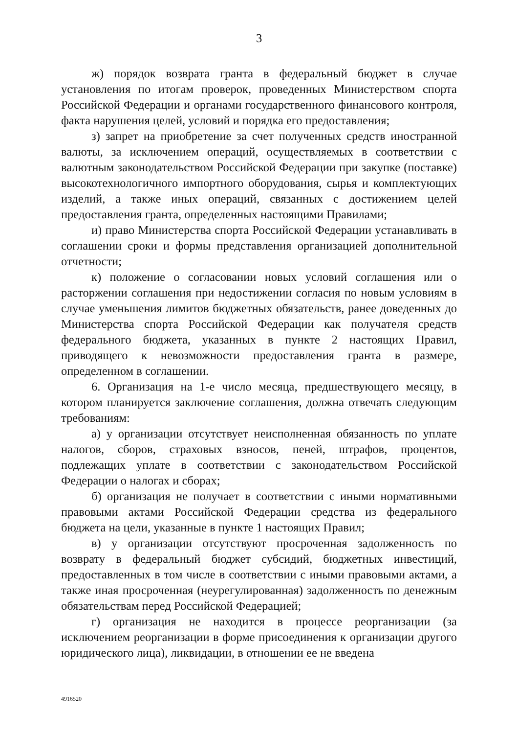3
ж) порядок возврата гранта в федеральный бюджет в случае установления по итогам проверок, проведенных Министерством спорта Российской Федерации и органами государственного финансового контроля, факта нарушения целей, условий и порядка его предоставления;
з) запрет на приобретение за счет полученных средств иностранной валюты, за исключением операций, осуществляемых в соответствии с валютным законодательством Российской Федерации при закупке (поставке) высокотехнологичного импортного оборудования, сырья и комплектующих изделий, а также иных операций, связанных с достижением целей предоставления гранта, определенных настоящими Правилами;
и) право Министерства спорта Российской Федерации устанавливать в соглашении сроки и формы представления организацией дополнительной отчетности;
к) положение о согласовании новых условий соглашения или о расторжении соглашения при недостижении согласия по новым условиям в случае уменьшения лимитов бюджетных обязательств, ранее доведенных до Министерства спорта Российской Федерации как получателя средств федерального бюджета, указанных в пункте 2 настоящих Правил, приводящего к невозможности предоставления гранта в размере, определенном в соглашении.
6. Организация на 1-е число месяца, предшествующего месяцу, в котором планируется заключение соглашения, должна отвечать следующим требованиям:
а) у организации отсутствует неисполненная обязанность по уплате налогов, сборов, страховых взносов, пеней, штрафов, процентов, подлежащих уплате в соответствии с законодательством Российской Федерации о налогах и сборах;
б) организация не получает в соответствии с иными нормативными правовыми актами Российской Федерации средства из федерального бюджета на цели, указанные в пункте 1 настоящих Правил;
в) у организации отсутствуют просроченная задолженность по возврату в федеральный бюджет субсидий, бюджетных инвестиций, предоставленных в том числе в соответствии с иными правовыми актами, а также иная просроченная (неурегулированная) задолженность по денежным обязательствам перед Российской Федерацией;
г) организация не находится в процессе реорганизации (за исключением реорганизации в форме присоединения к организации другого юридического лица), ликвидации, в отношении ее не введена
4916520